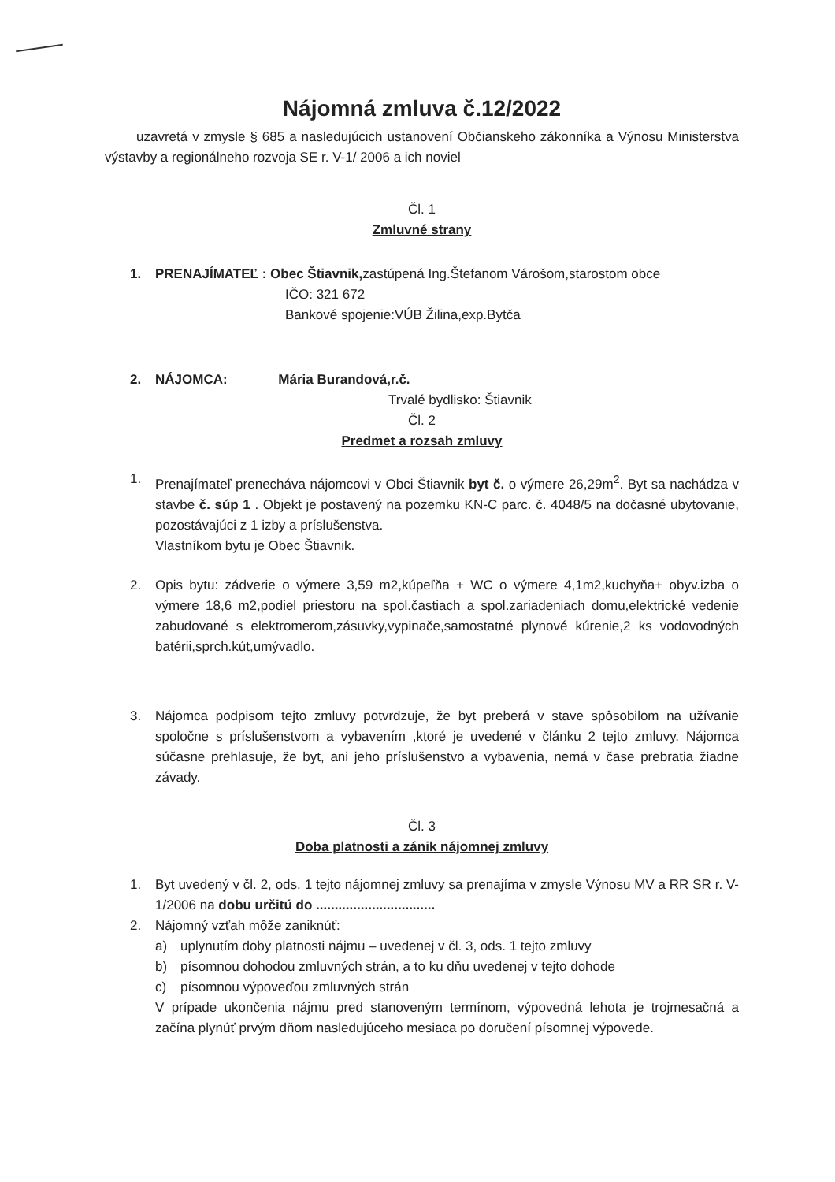Nájomná zmluva č.12/2022
uzavretá v zmysle § 685 a nasledujúcich ustanovení Občianskeho zákonníka a Výnosu Ministerstva výstavby a regionálneho rozvoja SE r. V-1/ 2006 a ich noviel
Čl. 1
Zmluvné strany
1. PRENAJÍMATEĽ : Obec Štiavnik, zastúpená Ing.Štefanom Várošom,starostom obce
IČO: 321 672
Bankové spojenie:VÚB Žilina,exp.Bytča
2. NÁJOMCA: Mária Burandová,r.č.
Trvalé bydlisko: Štiavnik
Čl. 2
Predmet a rozsah zmluvy
1. Prenajímateľ prenecháva nájomcovi v Obci Štiavnik byt č. o výmere 26,29m<sup>2</sup>. Byt sa nachádza v stavbe č. súp 1 . Objekt je postavený na pozemku KN-C parc. č. 4048/5 na dočasné ubytovanie, pozostávajúci z 1 izby a príslušenstva.
Vlastníkom bytu je Obec Štiavnik.
2. Opis bytu: zádverie o výmere 3,59 m2,kúpeľňa + WC o výmere 4,1m2,kuchyňa+ obyv.izba o výmere 18,6 m2,podiel priestoru na spol.častiach a spol.zariadeniach domu,elektrické vedenie zabudované s elektromerom,zásuvky,vypinače,samostatné plynové kúrenie,2 ks vodovodných batérii,sprch.kút,umývadlo.
3. Nájomca podpisom tejto zmluvy potvrdzuje, že byt preberá v stave spôsobilom na užívanie spoločne s príslušenstvom a vybavením ,ktoré je uvedené v článku 2 tejto zmluvy. Nájomca súčasne prehlasuje, že byt, ani jeho príslušenstvo a vybavenia, nemá v čase prebratia žiadne závady.
Čl. 3
Doba platnosti a zánik nájomnej zmluvy
1. Byt uvedený v čl. 2, ods. 1 tejto nájomnej zmluvy sa prenajíma v zmysle Výnosu MV a RR SR r. V-1/2006 na dobu určitú do ................................
2. Nájomný vzťah môže zaniknúť:
a) uplynutím doby platnosti nájmu – uvedenej v čl. 3, ods. 1 tejto zmluvy
b) písomnou dohodou zmluvných strán, a to ku dňu uvedenej v tejto dohode
c) písomnou výpoveďou zmluvných strán
V prípade ukončenia nájmu pred stanoveným termínom, výpovedná lehota je trojmesačná a začína plynúť prvým dňom nasledujúceho mesiaca po doručení písomnej výpovede.